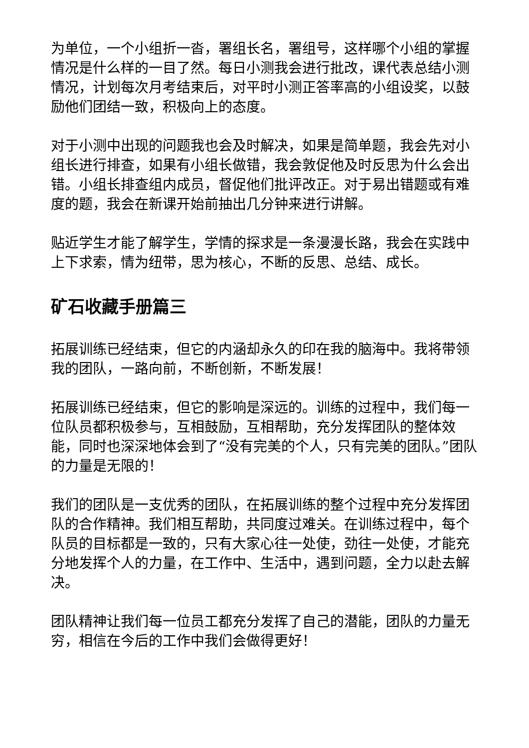为单位，一个小组折一沓，署组长名，署组号，这样哪个小组的掌握情况是什么样的一目了然。每日小测我会进行批改，课代表总结小测情况，计划每次月考结束后，对平时小测正答率高的小组设奖，以鼓励他们团结一致，积极向上的态度。
对于小测中出现的问题我也会及时解决，如果是简单题，我会先对小组长进行排查，如果有小组长做错，我会敦促他及时反思为什么会出错。小组长排查组内成员，督促他们批评改正。对于易出错题或有难度的题，我会在新课开始前抽出几分钟来进行讲解。
贴近学生才能了解学生，学情的探求是一条漫漫长路，我会在实践中上下求索，情为纽带，思为核心，不断的反思、总结、成长。
矿石收藏手册篇三
拓展训练已经结束，但它的内涵却永久的印在我的脑海中。我将带领我的团队，一路向前，不断创新，不断发展！
拓展训练已经结束，但它的影响是深远的。训练的过程中，我们每一位队员都积极参与，互相鼓励，互相帮助，充分发挥团队的整体效能，同时也深深地体会到了“没有完美的个人，只有完美的团队。”团队的力量是无限的！
我们的团队是一支优秀的团队，在拓展训练的整个过程中充分发挥团队的合作精神。我们相互帮助，共同度过难关。在训练过程中，每个队员的目标都是一致的，只有大家心往一处使，劲往一处使，才能充分地发挥个人的力量，在工作中、生活中，遇到问题，全力以赴去解决。
团队精神让我们每一位员工都充分发挥了自己的潜能，团队的力量无穷，相信在今后的工作中我们会做得更好！